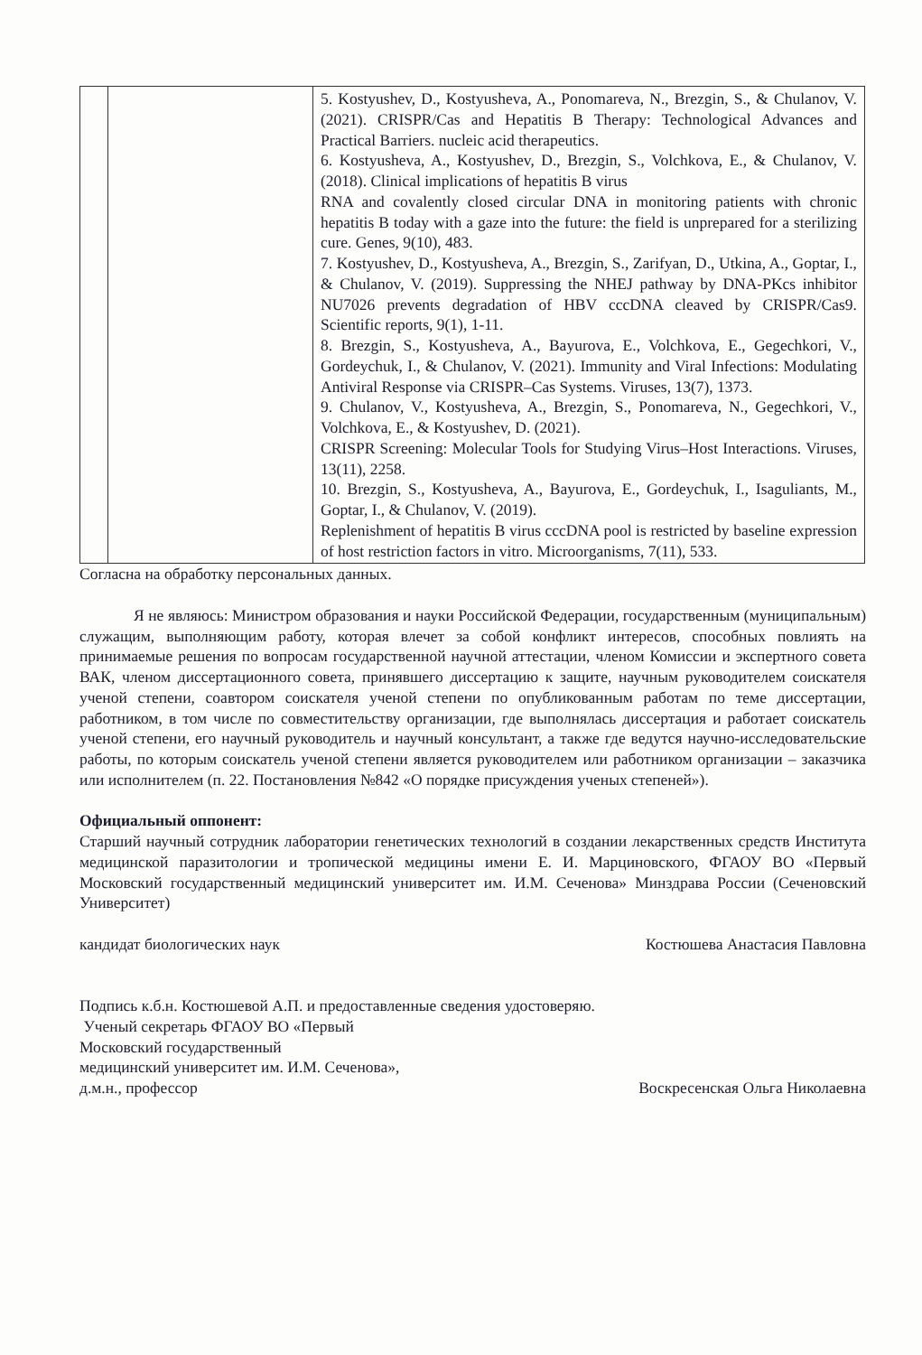| | | 5. Kostyushev, D., Kostyusheva, A., Ponomareva, N., Brezgin, S., & Chulanov, V. (2021). CRISPR/Cas and Hepatitis B Therapy: Technological Advances and Practical Barriers. nucleic acid therapeutics. 6. Kostyusheva, A., Kostyushev, D., Brezgin, S., Volchkova, E., & Chulanov, V. (2018). Clinical implications of hepatitis B virus RNA and covalently closed circular DNA in monitoring patients with chronic hepatitis B today with a gaze into the future: the field is unprepared for a sterilizing cure. Genes, 9(10), 483. 7. Kostyushev, D., Kostyusheva, A., Brezgin, S., Zarifyan, D., Utkina, A., Goptar, I., & Chulanov, V. (2019). Suppressing the NHEJ pathway by DNA-PKcs inhibitor NU7026 prevents degradation of HBV cccDNA cleaved by CRISPR/Cas9. Scientific reports, 9(1), 1-11. 8. Brezgin, S., Kostyusheva, A., Bayurova, E., Volchkova, E., Gegechkori, V., Gordeychuk, I., & Chulanov, V. (2021). Immunity and Viral Infections: Modulating Antiviral Response via CRISPR–Cas Systems. Viruses, 13(7), 1373. 9. Chulanov, V., Kostyusheva, A., Brezgin, S., Ponomareva, N., Gegechkori, V., Volchkova, E., & Kostyushev, D. (2021). CRISPR Screening: Molecular Tools for Studying Virus–Host Interactions. Viruses, 13(11), 2258. 10. Brezgin, S., Kostyusheva, A., Bayurova, E., Gordeychuk, I., Isaguliants, M., Goptar, I., & Chulanov, V. (2019). Replenishment of hepatitis B virus cccDNA pool is restricted by baseline expression of host restriction factors in vitro. Microorganisms, 7(11), 533. |
Согласна на обработку персональных данных.
Я не являюсь: Министром образования и науки Российской Федерации, государственным (муниципальным) служащим, выполняющим работу, которая влечет за собой конфликт интересов, способных повлиять на принимаемые решения по вопросам государственной научной аттестации, членом Комиссии и экспертного совета ВАК, членом диссертационного совета, принявшего диссертацию к защите, научным руководителем соискателя ученой степени, соавтором соискателя ученой степени по опубликованным работам по теме диссертации, работником, в том числе по совместительству организации, где выполнялась диссертация и работает соискатель ученой степени, его научный руководитель и научный консультант, а также где ведутся научно-исследовательские работы, по которым соискатель ученой степени является руководителем или работником организации – заказчика или исполнителем (п. 22. Постановления №842 «О порядке присуждения ученых степеней»).
Официальный оппонент:
Старший научный сотрудник лаборатории генетических технологий в создании лекарственных средств Института медицинской паразитологии и тропической медицины имени Е. И. Марциновского, ФГАОУ ВО «Первый Московский государственный медицинский университет им. И.М. Сеченова» Минздрава России (Сеченовский Университет)
кандидат биологических наук Костюшева Анастасия Павловна
Подпись к.б.н. Костюшевой А.П. и предоставленные сведения удостоверяю.
Ученый секретарь ФГАОУ ВО «Первый
Московский государственный
медицинский университет им. И.М. Сеченова»,
д.м.н., профессор Воскресенская Ольга Николаевна